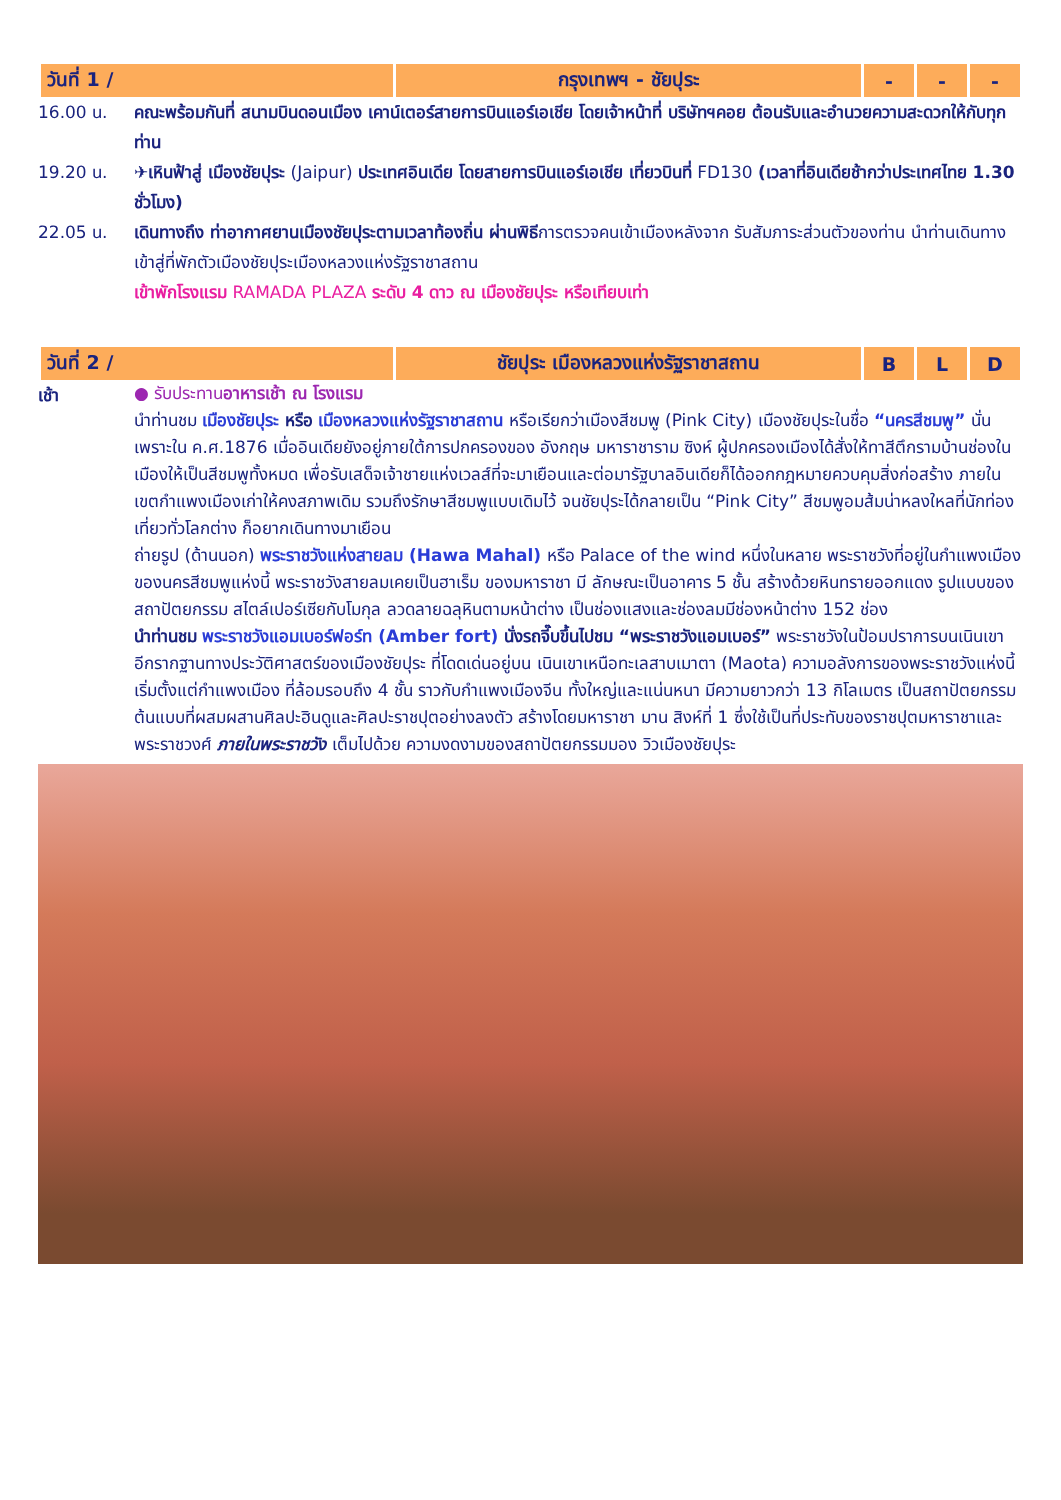| วันที่ 1 / | กรุงเทพฯ - ชัยปุระ | - | - | - |
16.00 น. คณะพร้อมกันที่ สนามบินดอนเมือง เคาน์เตอร์สายการบินแอร์เอเชีย โดยเจ้าหน้าที่ บริษัทฯคอย ต้อนรับและอำนวยความสะดวกให้กับทุกท่าน
19.20 น. ✈เหินฟ้าสู่ เมืองชัยปุระ (Jaipur) ประเทศอินเดีย โดยสายการบินแอร์เอเชีย เที่ยวบินที่ FD130 (เวลาที่อินเดียช้ากว่าประเทศไทย 1.30 ชั่วโมง)
22.05 น. เดินทางถึง ท่าอากาศยานเมืองชัยปุระตามเวลาท้องถิ่น ผ่านพิธีการตรวจคนเข้าเมืองหลังจาก รับสัมภาระส่วนตัวของท่าน นำท่านเดินทางเข้าสู่ที่พักตัวเมืองชัยปุระเมืองหลวงแห่งรัฐราชาสถาน
เข้าพักโรงแรม RAMADA PLAZA ระดับ 4 ดาว ณ เมืองชัยปุระ หรือเทียบเท่า
| วันที่ 2 / | ชัยปุระ เมืองหลวงแห่งรัฐราชาสถาน | B | L | D |
เช้า
● รับประทานอาหารเช้า ณ โรงแรม
นำท่านชม เมืองชัยปุระ หรือ เมืองหลวงแห่งรัฐราชาสถาน หรือเรียกว่าเมืองสีชมพู (Pink City) เมืองชัยปุระในชื่อ “นครสีชมพู” นั่นเพราะใน ค.ศ.1876 เมื่ออินเดียยังอยู่ภายใต้การปกครองของ อังกฤษ มหาราชาราม ซิงห์ ผู้ปกครองเมืองได้สั่งให้ทาสีตึกรามบ้านช่องในเมืองให้เป็นสีชมพูทั้งหมด เพื่อรับเสด็จเจ้าชายแห่งเวลส์ที่จะมาเยือนและต่อมารัฐบาลอินเดียก็ได้ออกกฎหมายควบคุมสิ่งก่อสร้าง ภายในเขตกำแพงเมืองเก่าให้คงสภาพเดิม รวมถึงรักษาสีชมพูแบบเดิมไว้ จนชัยปุระได้กลายเป็น “Pink City” สีชมพูอมส้มน่าหลงใหลที่นักท่องเที่ยวทั่วโลกต่าง ก็อยากเดินทางมาเยือน
ถ่ายรูป (ด้านนอก) พระราชวังแห่งสายลม (Hawa Mahal) หรือ Palace of the wind หนึ่งในหลาย พระราชวังที่อยู่ในกำแพงเมืองของนครสีชมพูแห่งนี้ พระราชวังสายลมเคยเป็นฮาเร็ม ของมหาราชา มี ลักษณะเป็นอาคาร 5 ชั้น สร้างด้วยหินทรายออกแดง รูปแบบของสถาปัตยกรรม สไตล์เปอร์เซียกับโมกุล ลวดลายฉลุหินตามหน้าต่าง เป็นช่องแสงและช่องลมมีช่องหน้าต่าง 152 ช่อง
นำท่านชม พระราชวังแอมเบอร์ฟอร์ท (Amber fort) นั่งรถจี๊บขึ้นไปชม “พระราชวังแอมเบอร์” พระราชวังในป้อมปราการบนเนินเขา อีกรากฐานทางประวัติศาสตร์ของเมืองชัยปุระ ที่โดดเด่นอยู่บน เนินเขาเหนือทะเลสาบเมาตา (Maota) ความอลังการของพระราชวังแห่งนี้ เริ่มตั้งแต่กำแพงเมือง ที่ล้อมรอบถึง 4 ชั้น ราวกับกำแพงเมืองจีน ทั้งใหญ่และแน่นหนา มีความยาวกว่า 13 กิโลเมตร เป็นสถาปัตยกรรมต้นแบบที่ผสมผสานศิลปะฮินดูและศิลปะราชปุตอย่างลงตัว สร้างโดยมหาราชา มาน สิงห์ที่ 1 ซึ่งใช้เป็นที่ประทับของราชปุตมหาราชาและพระราชวงศ์ ภายในพระราชวัง เต็มไปด้วย ความงดงามของสถาปัตยกรรมมอง วิวเมืองชัยปุระ